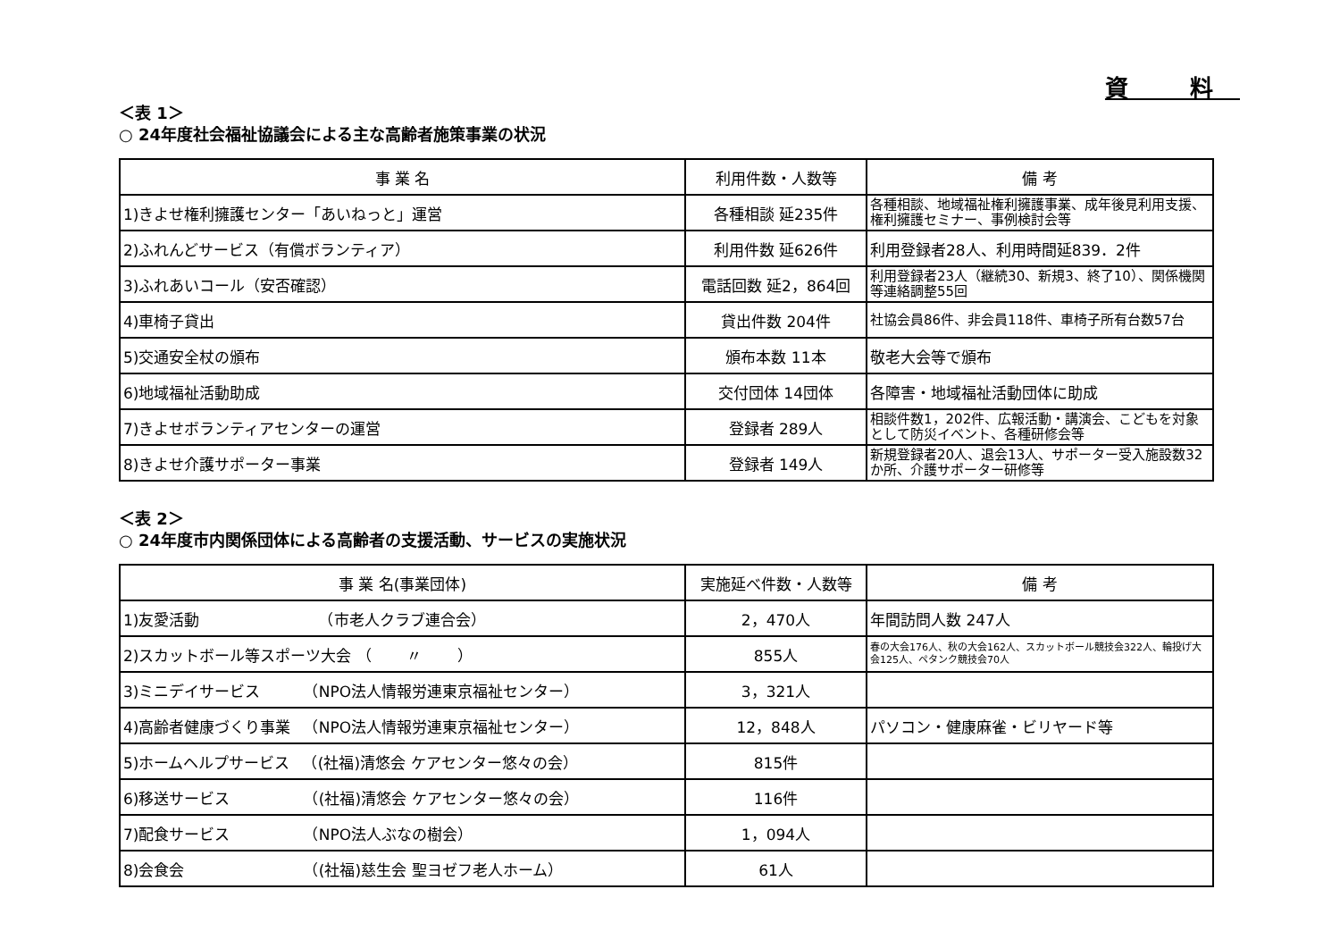資 料
＜表 1＞
○ 24年度社会福祉協議会による主な高齢者施策事業の状況
| 事 業 名 | 利用件数・人数等 | 備 考 |
| --- | --- | --- |
| 1)きよせ権利擁護センター「あいねっと」運営 | 各種相談 延235件 | 各種相談、地域福祉権利擁護事業、成年後見利用支援、権利擁護セミナー、事例検討会等 |
| 2)ふれんどサービス（有償ボランティア） | 利用件数 延626件 | 利用登録者28人、利用時間延839．2件 |
| 3)ふれあいコール（安否確認） | 電話回数 延2，864回 | 利用登録者23人（継続30、新規3、終了10）、関係機関等連絡調整55回 |
| 4)車椅子貸出 | 貸出件数 204件 | 社協会員86件、非会員118件、車椅子所有台数57台 |
| 5)交通安全杖の頒布 | 頒布本数 11本 | 敬老大会等で頒布 |
| 6)地域福祉活動助成 | 交付団体 14団体 | 各障害・地域福祉活動団体に助成 |
| 7)きよせボランティアセンターの運営 | 登録者 289人 | 相談件数1，202件、広報活動・講演会、こどもを対象として防災イベント、各種研修会等 |
| 8)きよせ介護サポーター事業 | 登録者 149人 | 新規登録者20人、退会13人、サポーター受入施設数32か所、介護サポーター研修等 |
＜表 2＞
○ 24年度市内関係団体による高齢者の支援活動、サービスの実施状況
| 事 業 名(事業団体) | 実施延べ件数・人数等 | 備 考 |
| --- | --- | --- |
| 1)友愛活動 （市老人クラブ連合会） | 2，470人 | 年間訪問人数 247人 |
| 2)スカットボール等スポーツ大会 （ 〃 ） | 855人 | 春の大会176人、秋の大会162人、スカットボール競技会322人、輪投げ大会125人、ペタンク競技会70人 |
| 3)ミニデイサービス （NPO法人情報労連東京福祉センター） | 3，321人 | |
| 4)高齢者健康づくり事業 （NPO法人情報労連東京福祉センター） | 12，848人 | パソコン・健康麻雀・ビリヤード等 |
| 5)ホームヘルプサービス （(社福)清悠会 ケアセンター悠々の会） | 815件 | |
| 6)移送サービス （(社福)清悠会 ケアセンター悠々の会） | 116件 | |
| 7)配食サービス （NPO法人ぶなの樹会） | 1，094人 | |
| 8)会食会 （(社福)慈生会 聖ヨゼフ老人ホーム） | 61人 | |